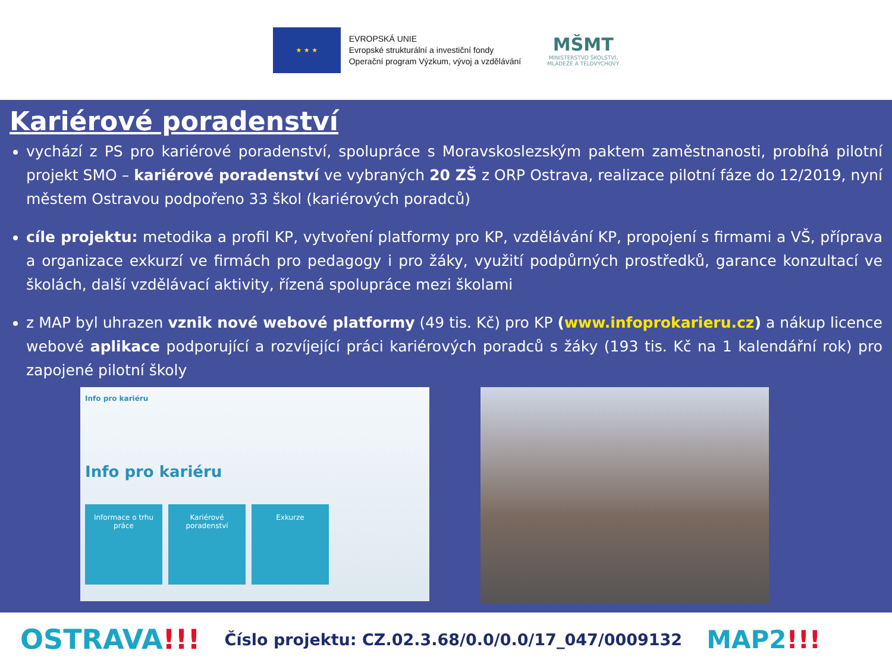★ ★ ★
EVROPSKÁ UNIE
Evropské strukturální a investiční fondy
Operační program Výzkum, vývoj a vzdělávání
MŠMT
MINISTERSTVO ŠKOLSTVÍ,
MLÁDEŽE A TĚLOVÝCHOVY
Kariérové poradenství
vychází z PS pro kariérové poradenství, spolupráce s Moravskoslezským paktem zaměstnanosti, probíhá pilotní projekt SMO – kariérové poradenství ve vybraných 20 ZŠ z ORP Ostrava, realizace pilotní fáze do 12/2019, nyní městem Ostravou podpořeno 33 škol (kariérových poradců)
cíle projektu: metodika a profil KP, vytvoření platformy pro KP, vzdělávání KP, propojení s firmami a VŠ, příprava a organizace exkurzí ve firmách pro pedagogy i pro žáky, využití podpůrných prostředků, garance konzultací ve školách, další vzdělávací aktivity, řízená spolupráce mezi školami
z MAP byl uhrazen vznik nové webové platformy (49 tis. Kč) pro KP (www.infoprokarieru.cz) a nákup licence webové aplikace podporující a rozvíjející práci kariérových poradců s žáky (193 tis. Kč na 1 kalendářní rok) pro zapojené pilotní školy
Info pro kariéru
Info pro kariéru
Informace o trhu práce
Kariérové poradenství
Exkurze
OSTRAVA!!!
Číslo projektu: CZ.02.3.68/0.0/0.0/17_047/0009132
MAP2!!!